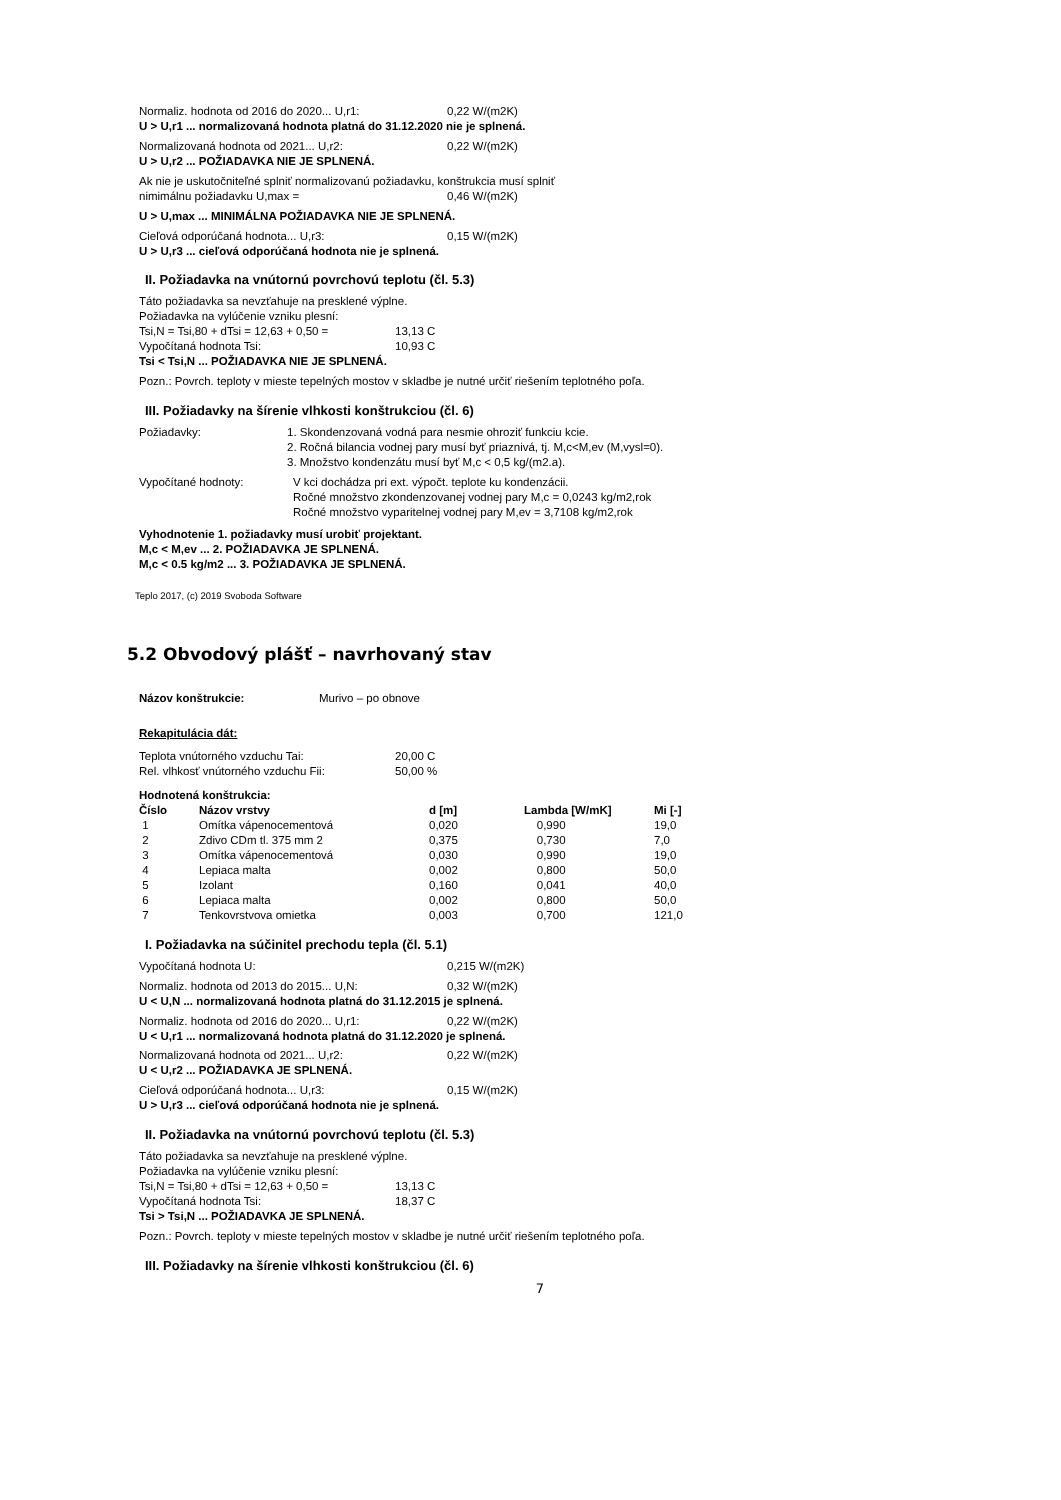Normaliz. hodnota od 2016 do 2020... U,r1: 0,22 W/(m2K)
U > U,r1 ... normalizovaná hodnota platná do 31.12.2020 nie je splnená.
Normalizovaná hodnota od 2021... U,r2: 0,22 W/(m2K)
U > U,r2 ... POŽIADAVKA NIE JE SPLNENÁ.
Ak nie je uskutočniteľné splniť normalizovanú požiadavku, konštrukcia musí splniť
nimimálnu požiadavku U,max = 0,46 W/(m2K)
U > U,max ... MINIMÁLNA POŽIADAVKA NIE JE SPLNENÁ.
Cieľová odporúčaná hodnota... U,r3: 0,15 W/(m2K)
U > U,r3 ... cieľová odporúčaná hodnota nie je splnená.
II. Požiadavka na vnútornú povrchovú teplotu (čl. 5.3)
Táto požiadavka sa nevzťahuje na presklené výplne.
Požiadavka na vylúčenie vzniku plesní:
Tsi,N = Tsi,80 + dTsi = 12,63 + 0,50 = 13,13 C
Vypočítaná hodnota Tsi: 10,93 C
Tsi < Tsi,N ... POŽIADAVKA NIE JE SPLNENÁ.
Pozn.: Povrch. teploty v mieste tepelných mostov v skladbe je nutné určiť riešením teplotného poľa.
III. Požiadavky na šírenie vlhkosti konštrukciou (čl. 6)
Požiadavky: 1. Skondenzovaná vodná para nesmie ohroziť funkciu kcie.
2. Ročná bilancia vodnej pary musí byť priaznivá, tj. M,c<M,ev (M,vysl=0).
3. Množstvo kondenzátu musí byť M,c < 0,5 kg/(m2.a).
Vypočítané hodnoty: V kci dochádza pri ext. výpočt. teplote ku kondenzácii.
Ročné množstvo zkondenzovanej vodnej pary M,c = 0,0243 kg/m2,rok
Ročné množstvo vyparitelnej vodnej pary M,ev = 3,7108 kg/m2,rok
Vyhodnotenie 1. požiadavky musí urobiť projektant.
M,c < M,ev ... 2. POŽIADAVKA JE SPLNENÁ.
M,c < 0.5 kg/m2 ... 3. POŽIADAVKA JE SPLNENÁ.
Teplo 2017, (c) 2019 Svoboda Software
5.2 Obvodový plášť – navrhovaný stav
Názov konštrukcie: Murivo – po obnove
Rekapitulácia dát:
Teplota vnútorného vzduchu Tai: 20,00 C
Rel. vlhkosť vnútorného vzduchu Fii: 50,00 %
Hodnotená konštrukcia:
| Číslo | Názov vrstvy | d [m] | Lambda [W/mK] | Mi [-] |
| --- | --- | --- | --- | --- |
| 1 | Omítka vápenocementová | 0,020 | 0,990 | 19,0 |
| 2 | Zdivo CDm tl. 375 mm 2 | 0,375 | 0,730 | 7,0 |
| 3 | Omítka vápenocementová | 0,030 | 0,990 | 19,0 |
| 4 | Lepiaca malta | 0,002 | 0,800 | 50,0 |
| 5 | Izolant | 0,160 | 0,041 | 40,0 |
| 6 | Lepiaca malta | 0,002 | 0,800 | 50,0 |
| 7 | Tenkovrstvova omietka | 0,003 | 0,700 | 121,0 |
I. Požiadavka na súčinitel prechodu tepla (čl. 5.1)
Vypočítaná hodnota U: 0,215 W/(m2K)
Normaliz. hodnota od 2013 do 2015... U,N: 0,32 W/(m2K)
U < U,N ... normalizovaná hodnota platná do 31.12.2015 je splnená.
Normaliz. hodnota od 2016 do 2020... U,r1: 0,22 W/(m2K)
U < U,r1 ... normalizovaná hodnota platná do 31.12.2020 je splnená.
Normalizovaná hodnota od 2021... U,r2: 0,22 W/(m2K)
U < U,r2 ... POŽIADAVKA JE SPLNENÁ.
Cieľová odporúčaná hodnota... U,r3: 0,15 W/(m2K)
U > U,r3 ... cieľová odporúčaná hodnota nie je splnená.
II. Požiadavka na vnútornú povrchovú teplotu (čl. 5.3)
Táto požiadavka sa nevzťahuje na presklené výplne.
Požiadavka na vylúčenie vzniku plesní:
Tsi,N = Tsi,80 + dTsi = 12,63 + 0,50 = 13,13 C
Vypočítaná hodnota Tsi: 18,37 C
Tsi > Tsi,N ... POŽIADAVKA JE SPLNENÁ.
Pozn.: Povrch. teploty v mieste tepelných mostov v skladbe je nutné určiť riešením teplotného poľa.
III. Požiadavky na šírenie vlhkosti konštrukciou (čl. 6)
7